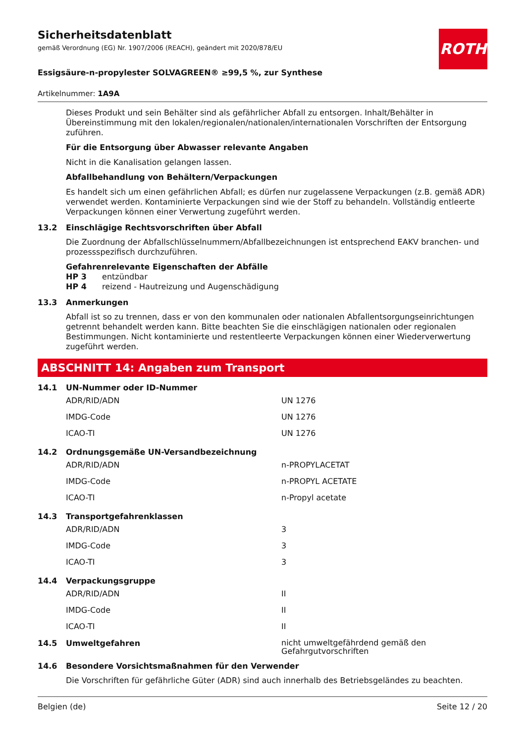ROTH
Sicherheitsdatenblatt
gemäß Verordnung (EG) Nr. 1907/2006 (REACH), geändert mit 2020/878/EU
Essigsäure-n-propylester SOLVAGREEN® ≥99,5 %, zur Synthese
Artikelnummer: 1A9A
Dieses Produkt und sein Behälter sind als gefährlicher Abfall zu entsorgen. Inhalt/Behälter in Übereinstimmung mit den lokalen/regionalen/nationalen/internationalen Vorschriften der Entsorgung zuführen.
Für die Entsorgung über Abwasser relevante Angaben
Nicht in die Kanalisation gelangen lassen.
Abfallbehandlung von Behältern/Verpackungen
Es handelt sich um einen gefährlichen Abfall; es dürfen nur zugelassene Verpackungen (z.B. gemäß ADR) verwendet werden. Kontaminierte Verpackungen sind wie der Stoff zu behandeln. Vollständig entleerte Verpackungen können einer Verwertung zugeführt werden.
13.2 Einschlägige Rechtsvorschriften über Abfall
Die Zuordnung der Abfallschlüsselnummern/Abfallbezeichnungen ist entsprechend EAKV branchen- und prozessspezifisch durchzuführen.
Gefahrenrelevante Eigenschaften der Abfälle
HP 3 entzündbar
HP 4 reizend - Hautreizung und Augenschädigung
13.3 Anmerkungen
Abfall ist so zu trennen, dass er von den kommunalen oder nationalen Abfallentsorgungseinrichtungen getrennt behandelt werden kann. Bitte beachten Sie die einschlägigen nationalen oder regionalen Bestimmungen. Nicht kontaminierte und restentleerte Verpackungen können einer Wiederverwertung zugeführt werden.
ABSCHNITT 14: Angaben zum Transport
14.1 UN-Nummer oder ID-Nummer
| ADR/RID/ADN | UN 1276 |
| IMDG-Code | UN 1276 |
| ICAO-TI | UN 1276 |
14.2 Ordnungsgemäße UN-Versandbezeichnung
| ADR/RID/ADN | n-PROPYLACETAT |
| IMDG-Code | n-PROPYL ACETATE |
| ICAO-TI | n-Propyl acetate |
14.3 Transportgefahrenklassen
| ADR/RID/ADN | 3 |
| IMDG-Code | 3 |
| ICAO-TI | 3 |
14.4 Verpackungsgruppe
| ADR/RID/ADN | II |
| IMDG-Code | II |
| ICAO-TI | II |
14.5 Umweltgefahren nicht umweltgefährdend gemäß den Gefahrgutvorschriften
14.6 Besondere Vorsichtsmaßnahmen für den Verwender
Die Vorschriften für gefährliche Güter (ADR) sind auch innerhalb des Betriebsgeländes zu beachten.
Belgien (de) Seite 12 / 20